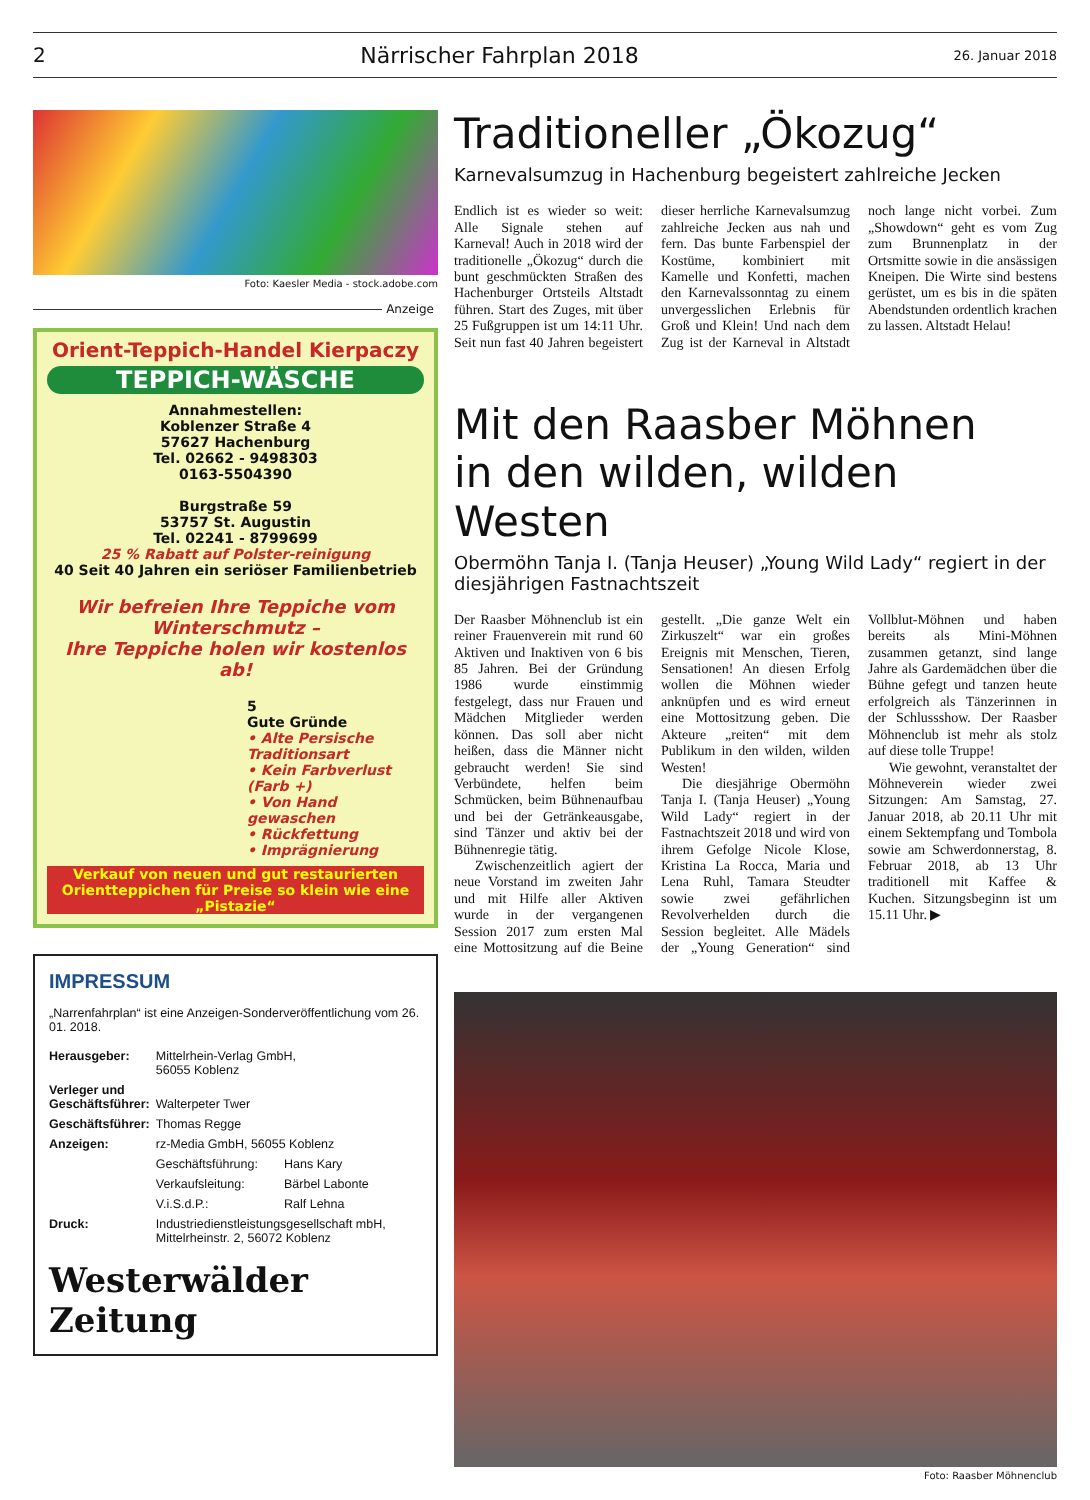2 Närrischer Fahrplan 2018 26. Januar 2018
Foto: Kaesler Media - stock.adobe.com
Anzeige
Orient-Teppich-Handel Kierpaczy
TEPPICH-WÄSCHE
Annahmestellen:
Koblenzer Straße 4
57627 Hachenburg
Tel. 02662 - 9498303
0163-5504390
Burgstraße 59
53757 St. Augustin
Tel. 02241 - 8799699
25 % Rabatt auf Polster-reinigung
40 Seit 40 Jahren ein seriöser Familienbetrieb
Wir befreien Ihre Teppiche vom Winterschmutz –
Ihre Teppiche holen wir kostenlos ab!
5
Gute Gründe
• Alte Persische Traditionsart
• Kein Farbverlust (Farb +)
• Von Hand gewaschen
• Rückfettung
• Imprägnierung
Verkauf von neuen und gut restaurierten Orientteppichen für Preise so klein wie eine „Pistazie“
IMPRESSUM
„Narrenfahrplan“ ist eine Anzeigen-Sonderveröffentlichung vom 26. 01. 2018.
| Herausgeber: | Mittelrhein-Verlag GmbH, 56055 Koblenz | |
| Verleger und Geschäftsführer: | Walterpeter Twer | |
| Geschäftsführer: | Thomas Regge | |
| Anzeigen: | rz-Media GmbH, 56055 Koblenz | |
| | Geschäftsführung: | Hans Kary |
| | Verkaufsleitung: | Bärbel Labonte |
| | V.i.S.d.P.: | Ralf Lehna |
| Druck: | Industriedienstleistungsgesellschaft mbH, Mittelrheinstr. 2, 56072 Koblenz | |
Westerwälder Zeitung
Traditioneller „Ökozug“
Karnevalsumzug in Hachenburg begeistert zahlreiche Jecken
Endlich ist es wieder so weit: Alle Signale stehen auf Karneval! Auch in 2018 wird der traditionelle „Ökozug“ durch die bunt geschmückten Straßen des Hachenburger Ortsteils Altstadt führen. Start des Zuges, mit über 25 Fußgruppen ist um 14:11 Uhr. Seit nun fast 40 Jahren begeistert dieser herrliche Karnevalsumzug zahlreiche Jecken aus nah und fern. Das bunte Farbenspiel der Kostüme, kombiniert mit Kamelle und Konfetti, machen den Karnevalssonntag zu einem unvergesslichen Erlebnis für Groß und Klein! Und nach dem Zug ist der Karneval in Altstadt noch lange nicht vorbei. Zum „Showdown“ geht es vom Zug zum Brunnenplatz in der Ortsmitte sowie in die ansässigen Kneipen. Die Wirte sind bestens gerüstet, um es bis in die späten Abendstunden ordentlich krachen zu lassen. Altstadt Helau!
Mit den Raasber Möhnen
in den wilden, wilden Westen
Obermöhn Tanja I. (Tanja Heuser) „Young Wild Lady“ regiert in der diesjährigen Fastnachtszeit
Der Raasber Möhnenclub ist ein reiner Frauenverein mit rund 60 Aktiven und Inaktiven von 6 bis 85 Jahren. Bei der Gründung 1986 wurde einstimmig festgelegt, dass nur Frauen und Mädchen Mitglieder werden können. Das soll aber nicht heißen, dass die Männer nicht gebraucht werden! Sie sind Verbündete, helfen beim Schmücken, beim Bühnenaufbau und bei der Getränkeausgabe, sind Tänzer und aktiv bei der Bühnenregie tätig.
Zwischenzeitlich agiert der neue Vorstand im zweiten Jahr und mit Hilfe aller Aktiven wurde in der vergangenen Session 2017 zum ersten Mal eine Mottositzung auf die Beine gestellt. „Die ganze Welt ein Zirkuszelt“ war ein großes Ereignis mit Menschen, Tieren, Sensationen! An diesen Erfolg wollen die Möhnen wieder anknüpfen und es wird erneut eine Mottositzung geben. Die Akteure „reiten“ mit dem Publikum in den wilden, wilden Westen!
Die diesjährige Obermöhn Tanja I. (Tanja Heuser) „Young Wild Lady“ regiert in der Fastnachtszeit 2018 und wird von ihrem Gefolge Nicole Klose, Kristina La Rocca, Maria und Lena Ruhl, Tamara Steudter sowie zwei gefährlichen Revolverhelden durch die Session begleitet. Alle Mädels der „Young Generation“ sind Vollblut-Möhnen und haben bereits als Mini-Möhnen zusammen getanzt, sind lange Jahre als Gardemädchen über die Bühne gefegt und tanzen heute erfolgreich als Tänzerinnen in der Schlussshow. Der Raasber Möhnenclub ist mehr als stolz auf diese tolle Truppe!
Wie gewohnt, veranstaltet der Möhneverein wieder zwei Sitzungen: Am Samstag, 27. Januar 2018, ab 20.11 Uhr mit einem Sektempfang und Tombola sowie am Schwerdonnerstag, 8. Februar 2018, ab 13 Uhr traditionell mit Kaffee & Kuchen. Sitzungsbeginn ist um 15.11 Uhr. ▶
Foto: Raasber Möhnenclub